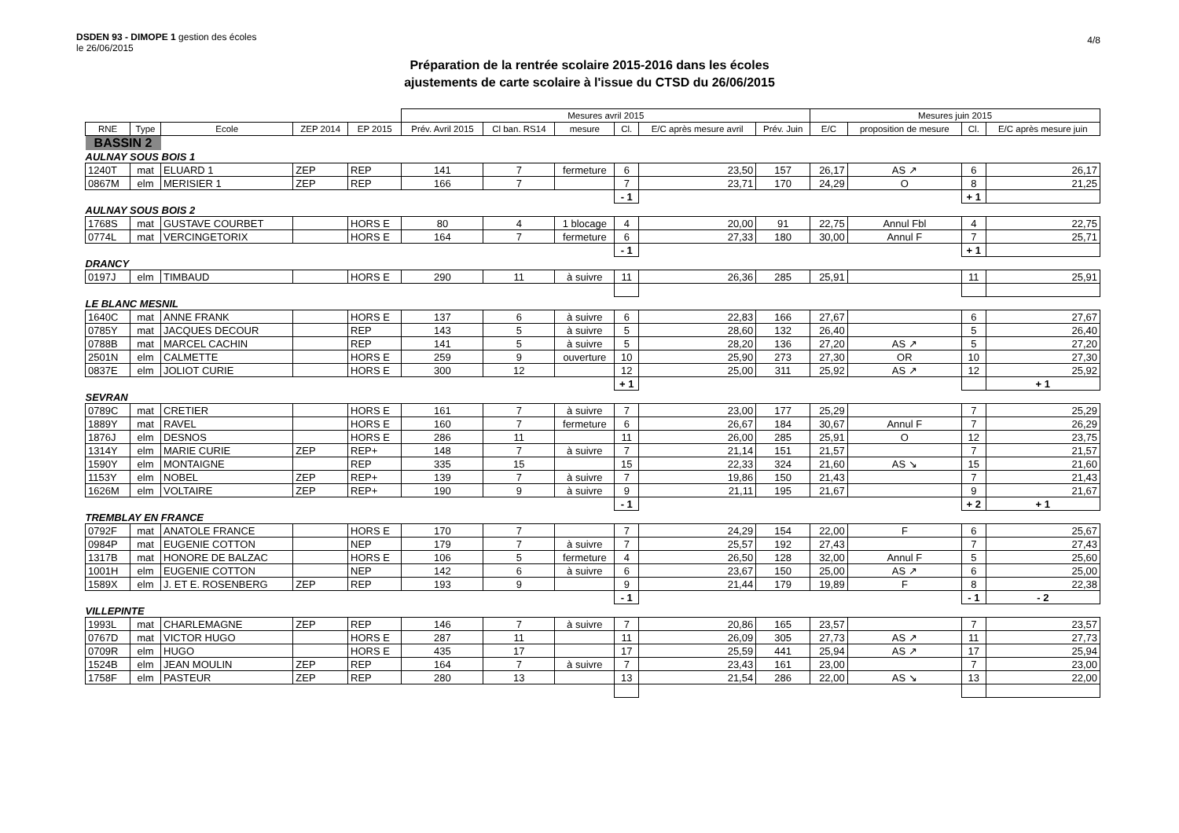DSDEN 93 - DIMOPE 1 gestion des écoles
le 26/06/2015
4/8
Préparation de la rentrée scolaire 2015-2016 dans les écoles
ajustements de carte scolaire à l'issue du CTSD du 26/06/2015
| | | | | | Mesures avril 2015 | | | | | | Mesures juin 2015 | | | |
| --- | --- | --- | --- | --- | --- | --- | --- | --- | --- | --- | --- | --- | --- | --- |
| RNE | Type | Ecole | ZEP 2014 | EP 2015 | Prév. Avril 2015 | Cl ban. RS14 | mesure | Cl. | E/C après mesure avril | Prév. Juin | E/C | proposition de mesure | Cl. | E/C après mesure juin |
| BASSIN 2 | | | | | | | | | | | | | | |
| AULNAY SOUS BOIS 1 | | | | | | | | | | | | | | |
| 1240T | mat | ELUARD 1 | ZEP | REP | 141 | 7 | fermeture | 6 | 23,50 | 157 | 26,17 | AS ↗ | 6 | 26,17 |
| 0867M | elm | MERISIER 1 | ZEP | REP | 166 | 7 | | 7 | 23,71 | 170 | 24,29 | O | 8 | 21,25 |
| | | | | | | | | - 1 | | | | | + 1 | |
| AULNAY SOUS BOIS 2 | | | | | | | | | | | | | | |
| 1768S | mat | GUSTAVE COURBET | | HORS E | 80 | 4 | 1 blocage | 4 | 20,00 | 91 | 22,75 | Annul Fbl | 4 | 22,75 |
| 0774L | mat | VERCINGETORIX | | HORS E | 164 | 7 | fermeture | 6 | 27,33 | 180 | 30,00 | Annul F | 7 | 25,71 |
| | | | | | | | | - 1 | | | | | + 1 | |
| DRANCY | | | | | | | | | | | | | | |
| 0197J | elm | TIMBAUD | | HORS E | 290 | 11 | à suivre | 11 | 26,36 | 285 | 25,91 | | 11 | 25,91 |
| LE BLANC MESNIL | | | | | | | | | | | | | | |
| 1640C | mat | ANNE FRANK | | HORS E | 137 | 6 | à suivre | 6 | 22,83 | 166 | 27,67 | | 6 | 27,67 |
| 0785Y | mat | JACQUES DECOUR | | REP | 143 | 5 | à suivre | 5 | 28,60 | 132 | 26,40 | | 5 | 26,40 |
| 0788B | mat | MARCEL CACHIN | | REP | 141 | 5 | à suivre | 5 | 28,20 | 136 | 27,20 | AS ↗ | 5 | 27,20 |
| 2501N | elm | CALMETTE | | HORS E | 259 | 9 | ouverture | 10 | 25,90 | 273 | 27,30 | OR | 10 | 27,30 |
| 0837E | elm | JOLIOT CURIE | | HORS E | 300 | 12 | | 12 | 25,00 | 311 | 25,92 | AS ↗ | 12 | 25,92 |
| | | | | | | | | + 1 | | | | | | + 1 |
| SEVRAN | | | | | | | | | | | | | | |
| 0789C | mat | CRETIER | | HORS E | 161 | 7 | à suivre | 7 | 23,00 | 177 | 25,29 | | 7 | 25,29 |
| 1889Y | mat | RAVEL | | HORS E | 160 | 7 | fermeture | 6 | 26,67 | 184 | 30,67 | Annul F | 7 | 26,29 |
| 1876J | elm | DESNOS | | HORS E | 286 | 11 | | 11 | 26,00 | 285 | 25,91 | O | 12 | 23,75 |
| 1314Y | elm | MARIE CURIE | ZEP | REP+ | 148 | 7 | à suivre | 7 | 21,14 | 151 | 21,57 | | 7 | 21,57 |
| 1590Y | elm | MONTAIGNE | | REP | 335 | 15 | | 15 | 22,33 | 324 | 21,60 | AS ↘ | 15 | 21,60 |
| 1153Y | elm | NOBEL | ZEP | REP+ | 139 | 7 | à suivre | 7 | 19,86 | 150 | 21,43 | | 7 | 21,43 |
| 1626M | elm | VOLTAIRE | ZEP | REP+ | 190 | 9 | à suivre | 9 | 21,11 | 195 | 21,67 | | 9 | 21,67 |
| | | | | | | | | - 1 | | | | | + 2 | + 1 |
| TREMBLAY EN FRANCE | | | | | | | | | | | | | | |
| 0792F | mat | ANATOLE FRANCE | | HORS E | 170 | 7 | | 7 | 24,29 | 154 | 22,00 | F | 6 | 25,67 |
| 0984P | mat | EUGENIE COTTON | | NEP | 179 | 7 | à suivre | 7 | 25,57 | 192 | 27,43 | | 7 | 27,43 |
| 1317B | mat | HONORE DE BALZAC | | HORS E | 106 | 5 | fermeture | 4 | 26,50 | 128 | 32,00 | Annul F | 5 | 25,60 |
| 1001H | elm | EUGENIE COTTON | | NEP | 142 | 6 | à suivre | 6 | 23,67 | 150 | 25,00 | AS ↗ | 6 | 25,00 |
| 1589X | elm | J. ET E. ROSENBERG | ZEP | REP | 193 | 9 | | 9 | 21,44 | 179 | 19,89 | F | 8 | 22,38 |
| | | | | | | | | - 1 | | | | | - 1 | - 2 |
| VILLEPINTE | | | | | | | | | | | | | | |
| 1993L | mat | CHARLEMAGNE | ZEP | REP | 146 | 7 | à suivre | 7 | 20,86 | 165 | 23,57 | | 7 | 23,57 |
| 0767D | mat | VICTOR HUGO | | HORS E | 287 | 11 | | 11 | 26,09 | 305 | 27,73 | AS ↗ | 11 | 27,73 |
| 0709R | elm | HUGO | | HORS E | 435 | 17 | | 17 | 25,59 | 441 | 25,94 | AS ↗ | 17 | 25,94 |
| 1524B | elm | JEAN MOULIN | ZEP | REP | 164 | 7 | à suivre | 7 | 23,43 | 161 | 23,00 | | 7 | 23,00 |
| 1758F | elm | PASTEUR | ZEP | REP | 280 | 13 | | 13 | 21,54 | 286 | 22,00 | AS ↘ | 13 | 22,00 |